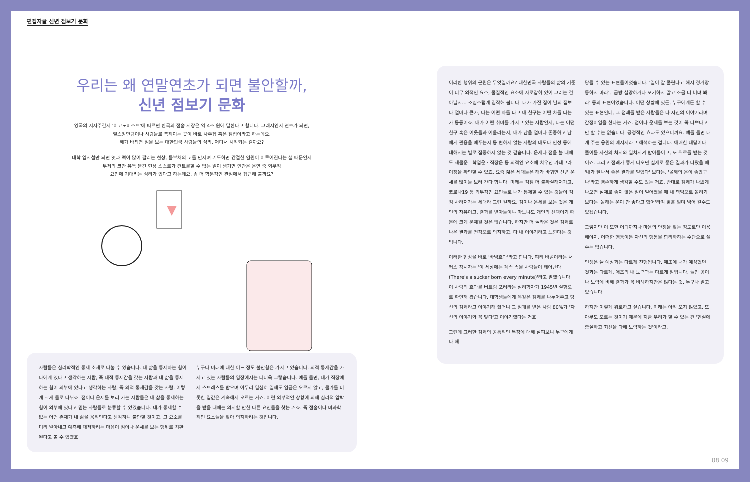편집자글 신년 점보기 문화
우리는 왜 연말연초가 되면 불안할까,
신년 점보기 문화
영국의 시사주간지 '이코노미스트'에 따르면 한국의 점술 시장은 약 4조 원에 달한다고 합니다. 그래서인지 연초가 되면,
헬스장만큼이나 사람들로 북적이는 곳이 바로 사주집 혹은 점집이라고 하는데요.
해가 바뀌면 점을 보는 대한민국 사람들의 심리, 어디서 시작되는 걸까요?
대학 입시철만 되면 엿과 떡이 많이 팔리는 현상, 돌부처의 코를 만지며 기도하면 간절한 염원이 이루어진다는 설 때문인지
부처의 코만 유독 뜯긴 현상 스스로가 컨트롤할 수 없는 일이 생기면 인간은 은연 중 외부적
요인에 기대려는 심리가 있다고 하는데요. 좀 더 학문적인 관점에서 접근해 볼까요?
사람들은 심리학적인 통제 소재로 나눌 수 있습니다. 내 삶을 통제하는 힘이 나에게 있다고 생각하는 사람, 즉 내적 통제감을 갖는 사람과 내 삶을 통제하는 힘이 외부에 있다고 생각하는 사람, 즉 외적 통제감을 갖는 사람. 이렇게 크게 둘로 나뉘죠. 점이나 운세를 보러 가는 사람들은 내 삶을 통제하는 힘이 외부에 있다고 믿는 사람들로 분류할 수 있겠습니다. 내가 통제할 수 없는 어떤 존재가 내 삶을 움직인다고 생각하니 불안할 것이고, 그 요소를 미리 알아내고 예측해 대처하려는 마음이 점이나 운세를 보는 행위로 치환된다고 볼 수 있겠죠.
누구나 미래에 대한 어느 정도 불안함은 가지고 있습니다. 외적 통제감을 가지고 있는 사람들의 입장에서는 더더욱 그렇습니다. 예를 들면, 내가 직장에서 스트레스를 받으며 아무리 열심히 일해도 임금은 오르지 않고, 물가를 비롯한 집값은 계속해서 오르는 거죠. 이런 외부적인 상황에 의해 심리적 압박을 받을 때에는 의지할 만한 다른 요인들을 찾는 거죠. 즉 점술이나 비과학적인 요소들을 찾아 의지하려는 것입니다.
이러한 행위의 근원은 무엇일까요? 대한민국 사람들의 삶의 기준이 너무 외적인 요소, 물질적인 요소에 사로잡혀 있어 그러는 건 아닐지… 조심스럽게 짐작해 봅니다. 내가 가진 집이 남의 집보다 얼마나 큰가, 나는 어떤 차를 타고 내 친구는 어떤 차를 타는 가 등등이죠. 내가 어떤 취미를 가지고 있는 사람인지, 나는 어떤 친구 혹은 이웃들과 어울리는지, 내가 남을 얼마나 존중하고 남에게 관용을 베푸는지 등 변하지 않는 사람의 태도나 인성 등에 대해서는 별로 집중하지 않는 것 같습니다. 운세나 점을 볼 때에도 재물운 · 학업운 · 직장운 등 외적인 요소에 치우친 카테고라이징을 확인할 수 있죠. 요즘 젊은 세대들은 해가 바뀌면 신년 운세를 많이들 보러 간다 합니다. 미래는 점점 더 불확실해져가고, 코로나19 등 외부적인 요인들로 내가 통제할 수 있는 것들이 점점 사라져가는 세대라 그런 걸까요. 점이나 운세를 보는 것은 개인의 자유이고, 결과를 받아들이냐 마느냐도 개인의 선택이기 때문에 크게 문제될 것은 없습니다. 하지만 더 놀라운 것은 점괘로 나온 결과를 전적으로 의지하고, 다 내 이야기라고 느낀다는 것입니다.
이러한 현상을 바로 '바넘효과'라고 합니다. 피티 바넘이라는 서커스 창시자는 '이 세상에는 계속 속을 사람들이 태어난다(There's a sucker born every minute)'라고 말했습니다. 이 사람의 효과를 버트럼 포러라는 심리학자가 1945년 실험으로 확인해 봤습니다. 대학생들에게 똑같은 점괘를 나누어주고 당신의 점괘라고 이야기해 줬더니 그 점괘를 받은 사람 80%가 '자신의 이야기와 꼭 맞다'고 이야기했다는 거죠.
그런데 그러한 점괘의 공통적인 특징에 대해 살펴보니 누구에게나 해
당될 수 있는 표현들이었습니다. '일이 잘 풀린다고 해서 경거망동하지 마라', '금방 실망하거나 포기하지 말고 조금 더 버텨 봐라' 등의 표현이었습니다. 어떤 상황에 있든, 누구에게든 할 수 있는 표현인데, 그 점괘를 받은 사람들은 다 자신의 이야기라며 감정이입을 한다는 거죠. 점이나 운세를 보는 것이 꼭 나쁘다고만 할 수는 없습니다. 긍정적인 효과도 있으니까요. 예를 들면 내게 주는 응원의 메시지라고 해석하는 겁니다. 애매한 대답이나 풀이를 자신의 처지와 일치시켜 받아들이고, 또 위로를 받는 것이죠. 그리고 점괘가 좋게 나오면 실제로 좋은 결과가 나왔을 때 '내가 잘나서 좋은 결과를 얻었다' 보다는, '올해의 운이 좋았구나'라고 겸손하게 생각할 수도 있는 거죠. 반대로 점괘가 나쁘게 나오면 실제로 좋지 않은 일이 벌어졌을 때 내 책임으로 돌리기보다는 '올해는 운이 안 좋다고 했어'라며 훌훌 털며 넘어 갈수도 있겠습니다.
그렇지만 이 또한 어디까지나 마음의 안정을 찾는 정도로만 이용해야지, 어떠한 행동이든 자신의 행동을 합리화하는 수단으로 쓸 수는 없습니다.
인생은 늘 예상과는 다르게 진행됩니다. 애초에 내가 예상했던 것과는 다르게, 애초의 내 노력과는 다르게 말입니다. 들인 공이나 노력에 비해 결과가 꼭 비례하지만은 않다는 것. 누구나 알고 있습니다.
하지만 이렇게 위로하고 싶습니다. 미래는 아직 오지 않았고, 또 아무도 모르는 것이기 때문에 지금 우리가 할 수 있는 건 '현실에 충실하고 최선을 다해 노력하는 것'이라고.
08 09